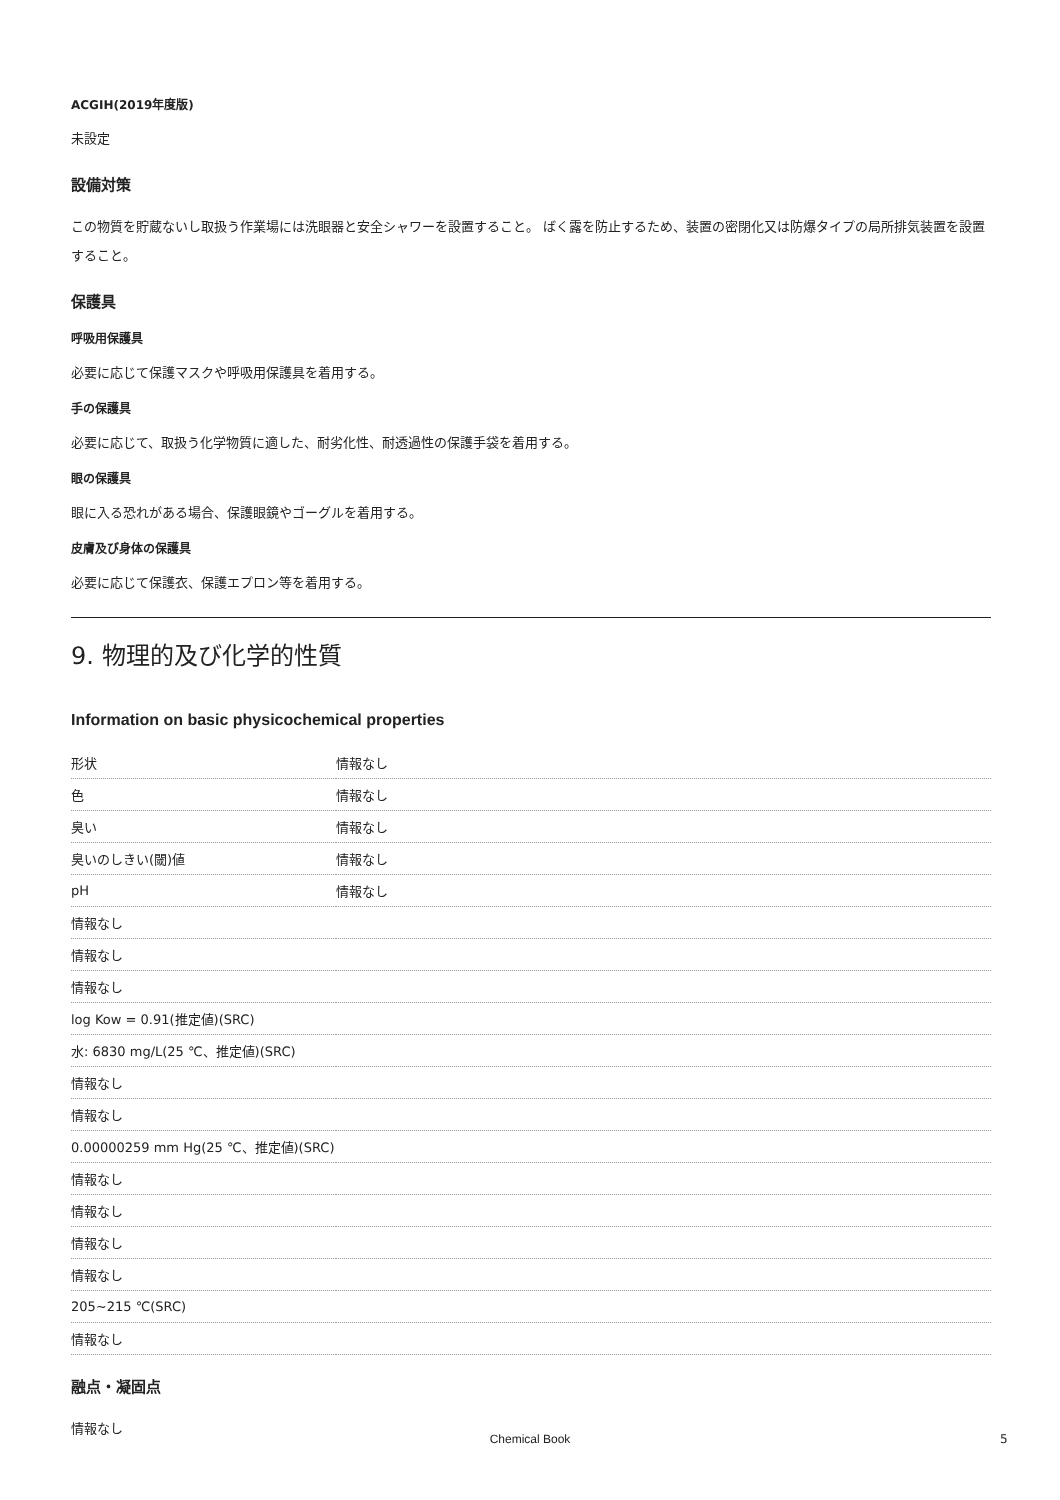ACGIH(2019年度版)
未設定
設備対策
この物質を貯蔵ないし取扱う作業場には洗眼器と安全シャワーを設置すること。 ばく露を防止するため、装置の密閉化又は防爆タイプの局所排気装置を設置すること。
保護具
呼吸用保護具
必要に応じて保護マスクや呼吸用保護具を着用する。
手の保護具
必要に応じて、取扱う化学物質に適した、耐劣化性、耐透過性の保護手袋を着用する。
眼の保護具
眼に入る恐れがある場合、保護眼鏡やゴーグルを着用する。
皮膚及び身体の保護具
必要に応じて保護衣、保護エプロン等を着用する。
9. 物理的及び化学的性質
Information on basic physicochemical properties
| 形状 | 情報なし |
| 色 | 情報なし |
| 臭い | 情報なし |
| 臭いのしきい(閾)値 | 情報なし |
| pH | 情報なし |
| 情報なし | |
| 情報なし | |
| 情報なし | |
| log Kow = 0.91(推定値)(SRC) | |
| 水: 6830 mg/L(25 ℃、推定値)(SRC) | |
| 情報なし | |
| 情報なし | |
| 0.00000259 mm Hg(25 ℃、推定値)(SRC) | |
| 情報なし | |
| 情報なし | |
| 情報なし | |
| 情報なし | |
| 205~215 ℃(SRC) | |
| 情報なし | |
融点・凝固点
情報なし
Chemical Book 5